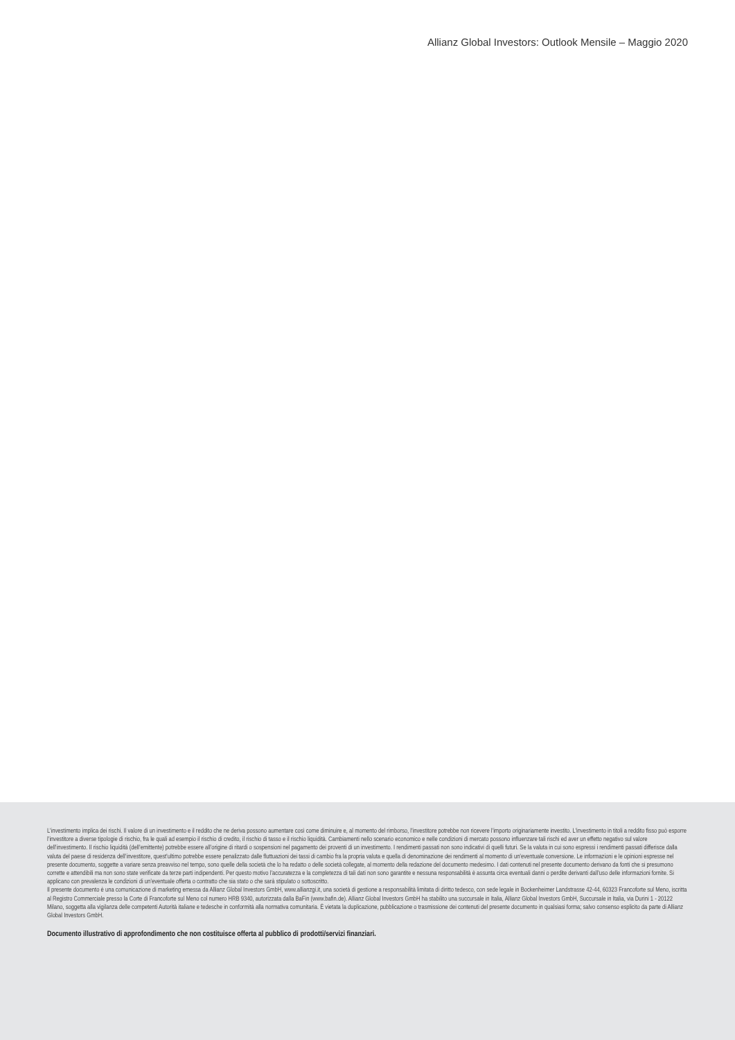Allianz Global Investors: Outlook Mensile – Maggio 2020
L’investimento implica dei rischi. Il valore di un investimento e il reddito che ne deriva possono aumentare così come diminuire e, al momento del rimborso, l’investitore potrebbe non ricevere l’importo originariamente investito. L’investimento in titoli a reddito fisso può esporre l’investitore a diverse tipologie di rischio, fra le quali ad esempio il rischio di credito, il rischio di tasso e il rischio liquidità. Cambiamenti nello scenario economico e nelle condizioni di mercato possono influenzare tali rischi ed aver un effetto negativo sul valore dell’investimento. Il rischio liquidità (dell’emittente) potrebbe essere all’origine di ritardi o sospensioni nel pagamento dei proventi di un investimento. I rendimenti passati non sono indicativi di quelli futuri. Se la valuta in cui sono espressi i rendimenti passati differisce dalla valuta del paese di residenza dell’investitore, quest’ultimo potrebbe essere penalizzato dalle fluttuazioni dei tassi di cambio fra la propria valuta e quella di denominazione dei rendimenti al momento di un’eventuale conversione. Le informazioni e le opinioni espresse nel presente documento, soggette a variare senza preavviso nel tempo, sono quelle della società che lo ha redatto o delle società collegate, al momento della redazione del documento medesimo. I dati contenuti nel presente documento derivano da fonti che si presumono corrette e attendibili ma non sono state verificate da terze parti indipendenti. Per questo motivo l’accuratezza e la completezza di tali dati non sono garantite e nessuna responsabilità è assunta circa eventuali danni o perdite derivanti dall’uso delle informazioni fornite. Si applicano con prevalenza le condizioni di un’eventuale offerta o contratto che sia stato o che sarà stipulato o sottoscritto.
Il presente documento è una comunicazione di marketing emessa da Allianz Global Investors GmbH, www.allianzgi.it, una società di gestione a responsabilità limitata di diritto tedesco, con sede legale in Bockenheimer Landstrasse 42-44, 60323 Francoforte sul Meno, iscritta al Registro Commerciale presso la Corte di Francoforte sul Meno col numero HRB 9340, autorizzata dalla BaFin (www.bafin.de). Allianz Global Investors GmbH ha stabilito una succursale in Italia, Allianz Global Investors GmbH, Succursale in Italia, via Durini 1 - 20122 Milano, soggetta alla vigilanza delle competenti Autorità italiane e tedesche in conformità alla normativa comunitaria. È vietata la duplicazione, pubblicazione o trasmissione dei contenuti del presente documento in qualsiasi forma; salvo consenso esplicito da parte di Allianz Global Investors GmbH.
Documento illustrativo di approfondimento che non costituisce offerta al pubblico di prodotti/servizi finanziari.